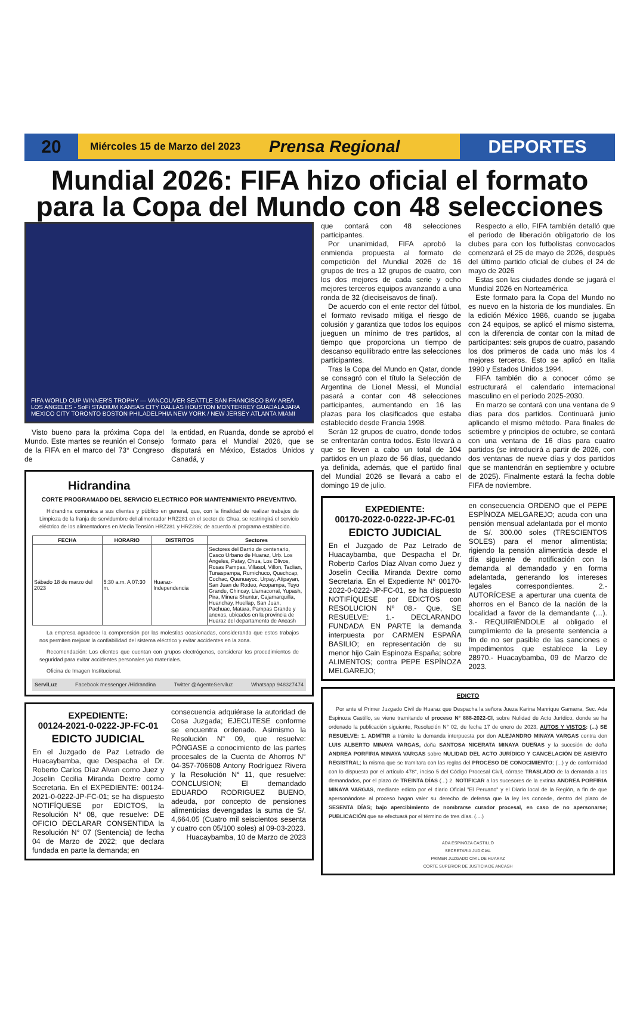20
Miércoles 15 de Marzo del 2023
Prensa Regional
DEPORTES
Mundial 2026: FIFA hizo oficial el formato para la Copa del Mundo con 48 selecciones
FIFA WORLD CUP WINNER'S TROPHY — VANCOUVER SEATTLE SAN FRANCISCO BAY AREA LOS ANGELES - SoFi STADIUM KANSAS CITY DALLAS HOUSTON MONTERREY GUADALAJARA MEXICO CITY TORONTO BOSTON PHILADELPHIA NEW YORK / NEW JERSEY ATLANTA MIAMI
Visto bueno para la próxima Copa del Mundo. Este martes se reunión el Consejo de la FIFA en el marco del 73° Congreso de
la entidad, en Ruanda, donde se aprobó el formato para el Mundial 2026, que se disputará en México, Estados Unidos y Canadá, y
Hidrandina
CORTE PROGRAMADO DEL SERVICIO ELECTRICO POR MANTENIMIENTO PREVENTIVO.
Hidrandina comunica a sus clientes y público en general, que, con la finalidad de realizar trabajos de Limpieza de la franja de servidumbre del alimentador HRZ281 en el sector de Chua, se restringirá el servicio eléctrico de los alimentadores en Media Tensión HRZ281 y HRZ286; de acuerdo al programa establecido.
| FECHA | HORARIO | DISTRITOS | Sectores |
| --- | --- | --- | --- |
| Sábado 18 de marzo del 2023 | 5:30 a.m. A 07:30 m. | Huaraz-Independencia | Sectores del Barrio de centenario, Casco Urbano de Huaraz, Urb. Los Ángeles, Patay, Chua, Los Olivos, Rosas Pampas, Villasol, Villon, Taclian, Tunaspampa, Rumichuco, Quechcap, Cochac, Quenuayoc, Urpay, Atipayan, San Juan de Rodeo, Acopampa, Tuyo Grande, Chincay, Llamacorral, Yupash, Pira, Minera Shuntur, Cajamarquilla, Huanchay, Huellap, San Juan, Pachuac, Matara, Pampas Grande y anexos, ubicados en la provincia de Huaraz del departamento de Ancash |
La empresa agradece la comprensión por las molestias ocasionadas, considerando que estos trabajos nos permiten mejorar la confiabilidad del sistema eléctrico y evitar accidentes en la zona.
Recomendación: Los clientes que cuentan con grupos electrógenos, considerar los procedimientos de seguridad para evitar accidentes personales y/o materiales.
Oficina de Imagen Institucional.
ServiLuz Facebook messenger /Hidrandina Twitter @AgenteServiluz Whatsapp 948327474
EXPEDIENTE:
00124-2021-0-0222-JP-FC-01
EDICTO JUDICIAL
En el Juzgado de Paz Letrado de Huacaybamba, que Despacha el Dr. Roberto Carlos Díaz Alvan como Juez y Joselin Cecilia Miranda Dextre como Secretaria. En el EXPEDIENTE: 00124-2021-0-0222-JP-FC-01; se ha dispuesto NOTIFÍQUESE por EDICTOS, la Resolución N° 08, que resuelve: DE OFICIO DECLARAR CONSENTIDA la Resolución N° 07 (Sentencia) de fecha 04 de Marzo de 2022; que declara fundada en parte la demanda; en
consecuencia adquiérase la autoridad de Cosa Juzgada; EJECUTESE conforme se encuentra ordenado. Asimismo la Resolución N° 09, que resuelve: PÓNGASE a conocimiento de las partes procesales de la Cuenta de Ahorros N° 04-357-706608 Antony Rodríguez Rivera y la Resolución N° 11, que resuelve: CONCLUSION; El demandado EDUARDO RODRIGUEZ BUENO, adeuda, por concepto de pensiones alimenticias devengadas la suma de S/. 4,664.05 (Cuatro mil seiscientos sesenta y cuatro con 05/100 soles) al 09-03-2023.
Huacaybamba, 10 de Marzo de 2023
que contará con 48 selecciones participantes.
Por unanimidad, FIFA aprobó la enmienda propuesta al formato de competición del Mundial 2026 de 16 grupos de tres a 12 grupos de cuatro, con los dos mejores de cada serie y ocho mejores terceros equipos avanzando a una ronda de 32 (dieciseisavos de final).
De acuerdo con el ente rector del fútbol, el formato revisado mitiga el riesgo de colusión y garantiza que todos los equipos jueguen un mínimo de tres partidos, al tiempo que proporciona un tiempo de descanso equilibrado entre las selecciones participantes.
Tras la Copa del Mundo en Qatar, donde se consagró con el título la Selección de Argentina de Lionel Messi, el Mundial pasará a contar con 48 selecciones participantes, aumentando en 16 las plazas para los clasificados que estaba establecido desde Francia 1998.
Serán 12 grupos de cuatro, donde todos se enfrentarán contra todos. Esto llevará a que se lleven a cabo un total de 104 partidos en un plazo de 56 días, quedando ya definida, además, que el partido final del Mundial 2026 se llevará a cabo el domingo 19 de julio.
Respecto a ello, FIFA también detalló que el periodo de liberación obligatorio de los clubes para con los futbolistas convocados comenzará el 25 de mayo de 2026, después del último partido oficial de clubes el 24 de mayo de 2026
Estas son las ciudades donde se jugará el Mundial 2026 en Norteamérica
Este formato para la Copa del Mundo no es nuevo en la historia de los mundiales. En la edición México 1986, cuando se jugaba con 24 equipos, se aplicó el mismo sistema, con la diferencia de contar con la mitad de participantes: seis grupos de cuatro, pasando los dos primeros de cada uno más los 4 mejores terceros. Esto se aplicó en Italia 1990 y Estados Unidos 1994.
FIFA también dio a conocer cómo se estructurará el calendario internacional masculino en el período 2025-2030.
En marzo se contará con una ventana de 9 días para dos partidos. Continuará junio aplicando el mismo método. Para finales de setiembre y principios de octubre, se contará con una ventana de 16 días para cuatro partidos (se introducirá a partir de 2026, con dos ventanas de nueve días y dos partidos que se mantendrán en septiembre y octubre de 2025). Finalmente estará la fecha doble FIFA de noviembre.
EXPEDIENTE:
00170-2022-0-0222-JP-FC-01
EDICTO JUDICIAL
En el Juzgado de Paz Letrado de Huacaybamba, que Despacha el Dr. Roberto Carlos Díaz Alvan como Juez y Joselin Cecilia Miranda Dextre como Secretaria. En el Expediente N° 00170-2022-0-0222-JP-FC-01, se ha dispuesto NOTIFÍQUESE por EDICTOS con RESOLUCION Nº 08.- Que, SE RESUELVE: 1.- DECLARANDO FUNDADA EN PARTE la demanda interpuesta por CARMEN ESPAÑA BASILIO; en representación de su menor hijo Cain Espinoza España; sobre ALIMENTOS; contra PEPE ESPÍNOZA MELGAREJO;
en consecuencia ORDENO que el PEPE ESPÍNOZA MELGAREJO; acuda con una pensión mensual adelantada por el monto de S/. 300.00 soles (TRESCIENTOS SOLES) para el menor alimentista; rigiendo la pensión alimenticia desde el día siguiente de notificación con la demanda al demandado y en forma adelantada, generando los intereses legales correspondientes. 2.- AUTORÍCESE a aperturar una cuenta de ahorros en el Banco de la nación de la localidad a favor de la demandante (…). 3.- REQUIRIÉNDOLE al obligado el cumplimiento de la presente sentencia a fin de no ser pasible de las sanciones e impedimentos que establece la Ley 28970.- Huacaybamba, 09 de Marzo de 2023.
EDICTO
Por ante el Primer Juzgado Civil de Huaraz que Despacha la señora Jueza Karina Manrique Gamarra, Sec. Ada Espinoza Castillo, se viene tramitando el proceso N° 888-2022-CI, sobre Nulidad de Acto Jurídico, donde se ha ordenado la publicación siguiente, Resolución N° 02, de fecha 17 de enero de 2023, AUTOS Y VISTOS: (...) SE RESUELVE: 1. ADMÍTIR a trámite la demanda interpuesta por don ALEJANDRO MINAYA VARGAS contra don LUIS ALBERTO MINAYA VARGAS, doña SANTOSA NICERATA MINAYA DUEÑAS y la sucesión de doña ANDREA PORFIRIA MINAYA VARGAS sobre NULIDAD DEL ACTO JURÍDICO Y CANCELACIÓN DE ASIENTO REGISTRAL; la misma que se tramitara con las reglas del PROCESO DE CONOCIMIENTO; (...) y de conformidad con lo dispuesto por el artículo 478°, inciso 5 del Código Procesal Civil, córrase TRASLADO de la demanda a los demandados, por el plazo de TREINTA DÍAS (...) 2. NOTIFICAR a los sucesores de la extinta ANDREA PORFIRIA MINAYA VARGAS, mediante edicto por el diario Oficial "El Peruano" y el Diario local de la Región, a fin de que apersonándose al proceso hagan valer su derecho de defensa que la ley les concede, dentro del plazo de SESENTA DÍAS; bajo apercibimiento de nombrarse curador procesal, en caso de no apersonarse; PUBLICACIÓN que se efectuará por el término de tres días. (....)
ADA ESPINOZA CASTILLO
SECRETARIA JUDICIAL
PRIMER JUZGADO CIVIL DE HUARAZ
CORTE SUPERIOR DE JUSTICIA DE ANCASH